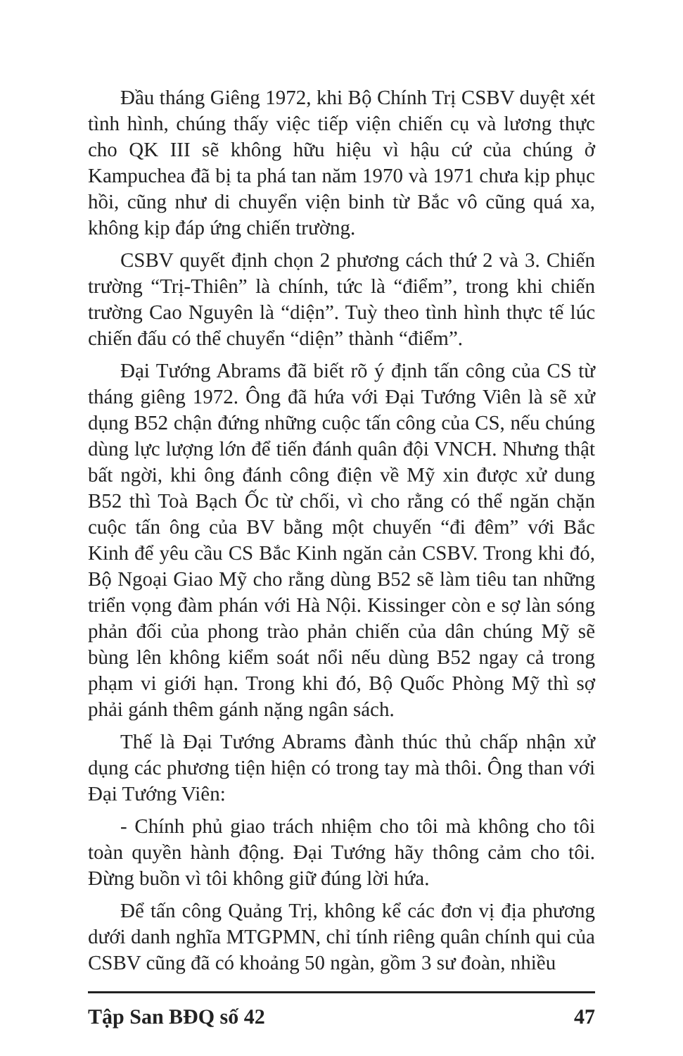Đầu tháng Giêng 1972, khi Bộ Chính Trị CSBV duyệt xét tình hình, chúng thấy việc tiếp viện chiến cụ và lương thực cho QK III sẽ không hữu hiệu vì hậu cứ của chúng ở Kampuchea đã bị ta phá tan năm 1970 và 1971 chưa kịp phục hồi, cũng như di chuyển viện binh từ Bắc vô cũng quá xa, không kịp đáp ứng chiến trường.
CSBV quyết định chọn 2 phương cách thứ 2 và 3. Chiến trường “Trị-Thiên” là chính, tức là “điểm”, trong khi chiến trường Cao Nguyên là “diện”. Tuỳ theo tình hình thực tế lúc chiến đấu có thể chuyển “diện” thành “điểm”.
Đại Tướng Abrams đã biết rõ ý định tấn công của CS từ tháng giêng 1972. Ông đã hứa với Đại Tướng Viên là sẽ xử dụng B52 chận đứng những cuộc tấn công của CS, nếu chúng dùng lực lượng lớn để tiến đánh quân đội VNCH. Nhưng thật bất ngời, khi ông đánh công điện về Mỹ xin được xử dung B52 thì Toà Bạch Ốc từ chối, vì cho rằng có thể ngăn chặn cuộc tấn ông của BV bằng một chuyến “đi đêm” với Bắc Kinh để yêu cầu CS Bắc Kinh ngăn cản CSBV. Trong khi đó, Bộ Ngoại Giao Mỹ cho rằng dùng B52 sẽ làm tiêu tan những triển vọng đàm phán với Hà Nội. Kissinger còn e sợ làn sóng phản đối của phong trào phản chiến của dân chúng Mỹ sẽ bùng lên không kiểm soát nổi nếu dùng B52 ngay cả trong phạm vi giới hạn. Trong khi đó, Bộ Quốc Phòng Mỹ thì sợ phải gánh thêm gánh nặng ngân sách.
Thế là Đại Tướng Abrams đành thúc thủ chấp nhận xử dụng các phương tiện hiện có trong tay mà thôi. Ông than với Đại Tướng Viên:
- Chính phủ giao trách nhiệm cho tôi mà không cho tôi toàn quyền hành động. Đại Tướng hãy thông cảm cho tôi. Đừng buồn vì tôi không giữ đúng lời hứa.
Để tấn công Quảng Trị, không kể các đơn vị địa phương dưới danh nghĩa MTGPMN, chỉ tính riêng quân chính qui của CSBV cũng đã có khoảng 50 ngàn, gồm 3 sư đoàn, nhiều
Tập San BĐQ số 42 47